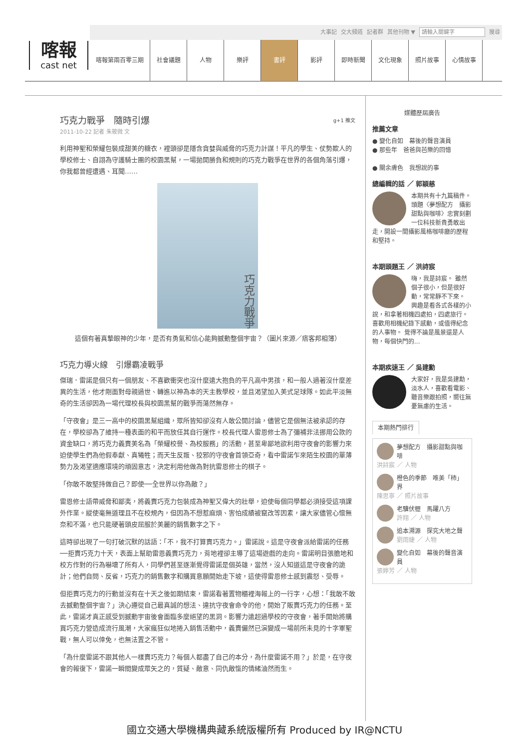大事記 交大頻道 記者群 其他刊物 ▼ 請輸入關鍵字 搜尋
喀報
cast net
喀報第兩百零三期 社會議題 人物 樂評 書評 影評 即時新聞 文化現象 照片故事 心情故事
巧克力戰爭　隨時引爆 g+1 推文
2011-10-22 記者 朱筱微 文
利用神聖和榮耀包裝成甜美的糖衣，裡頭卻是隱含貪婪與威脅的巧克力計謀！平凡的學生、仗勢欺人的學校修士、自詡為守護騎士團的校園黑幫，一場拋開勝負和規則的巧克力戰爭在世界的各個角落引爆，你我都曾經遭遇、耳聞……
巧克力戰爭
這個有著真摯眼神的少年，是否有勇氣和信心能夠撼動整個宇宙？（圖片來源／痞客邦相簿）
巧克力導火線　引爆霸凌戰爭
傑瑞．雷諾是個只有一個朋友、不喜歡衝突也沒什麼遠大抱負的平凡高中男孩，和一般人過著沒什麼差異的生活，他才剛面對母親過世、轉進以神為本的天主教學校，並且渴望加入美式足球隊。如此平淡無奇的生活卻因為一場代理校長與校園黑幫的戰爭而蕩然無存。
「守夜會」是三一高中的校園黑幫組織，眾所皆知卻沒有人敢公開討論，儘管它是個無法被承認的存在，學校卻為了維持一種表面的和平而放任其自行運作。校長代理人雷恩修士為了彌補非法挪用公款的資金缺口，將巧克力義賣美名為「榮耀校譽、為校服務」的活動，甚至卑鄙地欲利用守夜會的影響力來迫使學生們為他假奉獻、真犧牲；而天生反叛、狡邪的守夜會首領亞奇，看中雷諾乍來陌生校園的單薄勢力及渴望適應環境的頑固意志，決定利用他做為對抗雷恩修士的棋子。
「你敢不敢堅持做自己？即使──全世界以你為敵？」
雷恩修士語帶威脅和鄙夷，將義賣巧克力包裝成為神聖又偉大的壯舉，迫使每個同學都必須接受這項課外作業。縱使毫無道理且不在校規內，但因為不想惹麻煩、害怕成績被竄改等因素，讓大家儘管心懷無奈和不滿，也只能硬著頭皮屈服於美麗的銷售數字之下。
這時卻出現了一句打破沉默的話語：「不，我不打算賣巧克力。」雷諾說。這是守夜會派給雷諾的任務──拒賣巧克力十天，表面上幫助雷恩義賣巧克力，背地裡卻主導了這場遊戲的走向。雷諾明目張膽地和校方作對的行為嚇壞了所有人，同學們甚至逐漸覺得雷諾是個英雄，當然，沒人知道這是守夜會的詭計；他們自問、反省，巧克力的銷售數字和購買意願開始走下坡，這使得雷恩修士感到震怒、受辱。
但拒賣巧克力的行動並沒有在十天之後如期結束，雷諾看著置物櫃裡海報上的一行字，心想：「我敢不敢去撼動整個宇宙？」決心遵從自己最真誠的想法、違抗守夜會命令的他，開始了販賣巧克力的任務。至此，雷諾才真正感受到撼動宇宙後會面臨多麼絕望的黑洞。影響力遠超過學校的守夜會，著手開始將購買巧克力營造成流行風潮，大家瘋狂似地捲入銷售活動中，義賣儼然已演變成一場前所未見的十字軍聖戰，無人可以倖免，也無法置之不管。
「為什麼雷諾不跟其他人一樣賣巧克力？每個人都盡了自己的本分，為什麼雷諾不用？」於是，在守夜會的報復下，雷諾一瞬間變成眾矢之的，質疑、敵意、同仇敵愾的情緒油然而生。
媒體歷屆廣告
推薦文章
● 變化自如　幕後的聲音演員
● 那些年　爸爸與芭樂的回憶
● 關余膚色　我想說的事
總編輯的話 ／ 郭穎慈
本期共有十九篇稿件。頭題〈夢想配方　攝影甜點與咖啡〉忠實刻劃一位科技新貴勇敢出走，開設一間攝影風格咖啡廳的歷程和堅持。
本期頭題王 ／ 洪詩宸
嗨，我是詩宸。 雖然個子很小，但是很好動，常常靜不下來。 興趣是看各式各樣的小說，和拿著相機四處拍，四處旅行。 喜歡用相機紀錄下感動，或值得紀念的人事物。 覺得不論是風景還是人物，每個快門的...
本期疾速王 ／ 吳建勳
大家好，我是吳建勳，淡水人，喜歡看電影、聽音樂跟拍照，嚮往無憂無慮的生活。
本期熱門排行
夢想配方　攝影甜點與咖啡
洪詩宸 ／ 人物
橙色的季節　唯美「柿」界
陳思寧 ／ 照片故事
老驥伏櫪　馬躍八方
許翔 ／ 人物
追本溯源　探究大地之聲
劉雨婕 ／ 人物
變化自如　幕後的聲音演員
張婷芳 ／ 人物
國立交通大學機構典藏系統版權所有 Produced by IR@NCTU